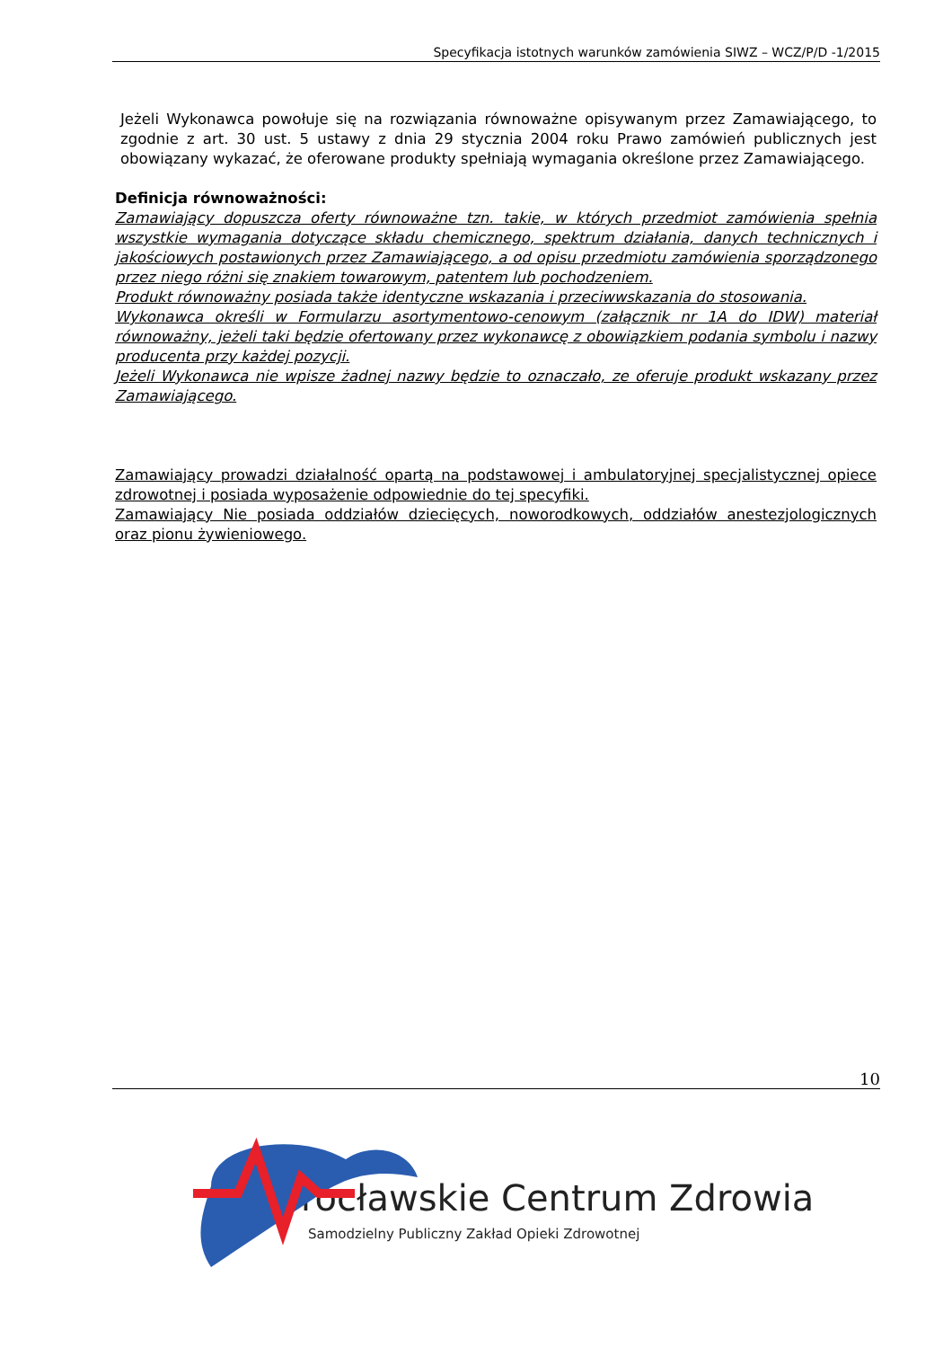Specyfikacja istotnych warunków zamówienia SIWZ – WCZ/P/D -1/2015
Jeżeli Wykonawca powołuje się na rozwiązania równoważne opisywanym przez Zamawiającego, to zgodnie z art. 30 ust. 5 ustawy z dnia 29 stycznia 2004 roku Prawo zamówień publicznych jest obowiązany wykazać, że oferowane produkty spełniają wymagania określone przez Zamawiającego.
Definicja równoważności:
Zamawiający dopuszcza oferty równoważne tzn. takie, w których przedmiot zamówienia spełnia wszystkie wymagania dotyczące składu chemicznego, spektrum działania, danych technicznych i jakościowych postawionych przez Zamawiającego, a od opisu przedmiotu zamówienia sporządzonego przez niego różni się znakiem towarowym, patentem lub pochodzeniem.
Produkt równoważny posiada także identyczne wskazania i przeciwwskazania do stosowania.
Wykonawca określi w Formularzu asortymentowo-cenowym (załącznik nr 1A do IDW) materiał równoważny, jeżeli taki będzie ofertowany przez wykonawcę z obowiązkiem podania symbolu i nazwy producenta przy każdej pozycji.
Jeżeli Wykonawca nie wpisze żadnej nazwy będzie to oznaczało, ze oferuje produkt wskazany przez Zamawiającego.
Zamawiający prowadzi działalność opartą na podstawowej i ambulatoryjnej specjalistycznej opiece zdrowotnej i posiada wyposażenie odpowiednie do tej specyfiki.
Zamawiający Nie posiada oddziałów dziecięcych, noworodkowych, oddziałów anestezjologicznych oraz pionu żywieniowego.
10
rocławskie Centrum Zdrowia
Samodzielny Publiczny Zakład Opieki Zdrowotnej